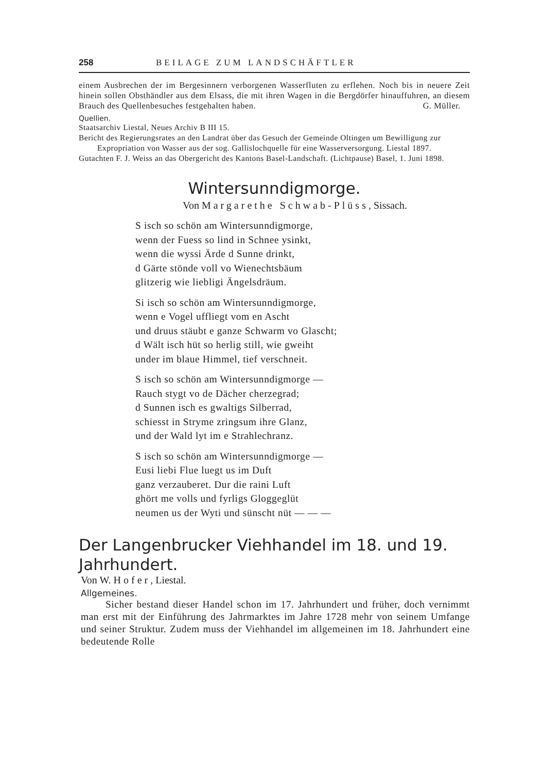258 BEILAGE ZUM LANDSCHÄFTLER
einem Ausbrechen der im Bergesinnern verborgenen Wasserfluten zu erflehen. Noch bis in neuere Zeit hinein sollen Obsthändler aus dem Elsass, die mit ihren Wagen in die Bergdörfer hinauffuhren, an diesem Brauch des Quellenbesuches festgehalten haben. G. Müller.
Quellien.
Staatsarchiv Liestal, Neues Archiv B III 15.
Bericht des Regierungsrates an den Landrat über das Gesuch der Gemeinde Oltingen um Bewilligung zur Expropriation von Wasser aus der sog. Gallislochquelle für eine Wasserversorgung. Liestal 1897.
Gutachten F. J. Weiss an das Obergericht des Kantons Basel-Landschaft. (Lichtpause) Basel, 1. Juni 1898.
Wintersunndigmorge.
Von Margarethe Schwab-Plüss, Sissach.
S isch so schön am Wintersunndigmorge,
wenn der Fuess so lind in Schnee ysinkt,
wenn die wyssi Ärde d Sunne drinkt,
d Gärte stönde voll vo Wienechtsbäum
glitzerig wie liebligi Ängelsdräum.
Si isch so schön am Wintersunndigmorge,
wenn e Vogel uffliegt vom en Ascht
und druus stäubt e ganze Schwarm vo Glascht;
d Wält isch hüt so herlig still, wie gweiht
under im blaue Himmel, tief verschneit.
S isch so schön am Wintersunndigmorge —
Rauch stygt vo de Dächer cherzegrad;
d Sunnen isch es gwaltigs Silberrad,
schiesst in Stryme zringsum ihre Glanz,
und der Wald lyt im e Strahlechranz.
S isch so schön am Wintersunndigmorge —
Eusi liebi Flue luegt us im Duft
ganz verzauberet. Dur die raini Luft
ghört me volls und fyrligs Gloggeglüt
neumen us der Wyti und sünscht nüt — — —
Der Langenbrucker Viehhandel im 18. und 19. Jahrhundert.
Von W. Hofer, Liestal.
Allgemeines.
Sicher bestand dieser Handel schon im 17. Jahrhundert und früher, doch vernimmt man erst mit der Einführung des Jahrmarktes im Jahre 1728 mehr von seinem Umfange und seiner Struktur. Zudem muss der Viehhandel im allgemeinen im 18. Jahrhundert eine bedeutende Rolle